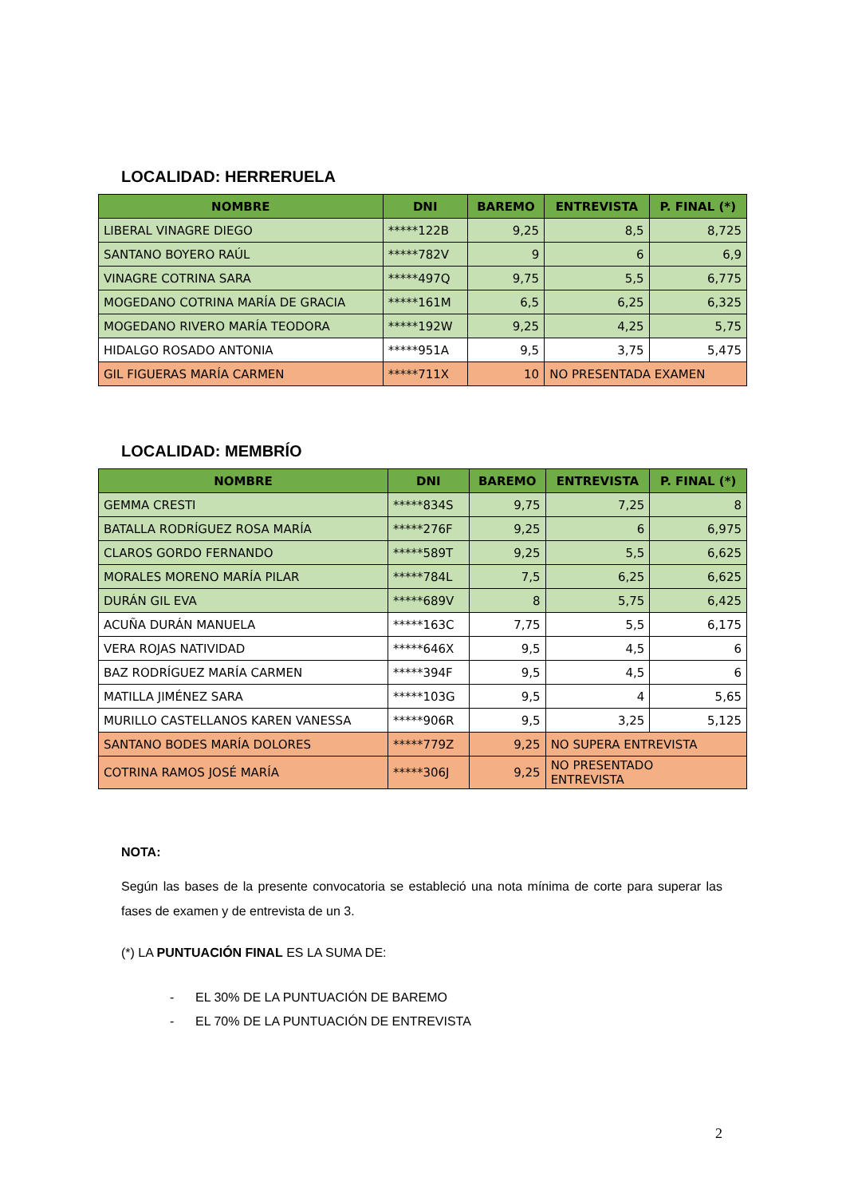LOCALIDAD: HERRERUELA
| NOMBRE | DNI | BAREMO | ENTREVISTA | P. FINAL (*) |
| --- | --- | --- | --- | --- |
| LIBERAL VINAGRE DIEGO | *****122B | 9,25 | 8,5 | 8,725 |
| SANTANO BOYERO RAÚL | *****782V | 9 | 6 | 6,9 |
| VINAGRE COTRINA SARA | *****497Q | 9,75 | 5,5 | 6,775 |
| MOGEDANO COTRINA MARÍA DE GRACIA | *****161M | 6,5 | 6,25 | 6,325 |
| MOGEDANO RIVERO MARÍA TEODORA | *****192W | 9,25 | 4,25 | 5,75 |
| HIDALGO ROSADO ANTONIA | *****951A | 9,5 | 3,75 | 5,475 |
| GIL FIGUERAS MARÍA CARMEN | *****711X | 10 | NO PRESENTADA EXAMEN | |
LOCALIDAD: MEMBRÍO
| NOMBRE | DNI | BAREMO | ENTREVISTA | P. FINAL (*) |
| --- | --- | --- | --- | --- |
| GEMMA CRESTI | *****834S | 9,75 | 7,25 | 8 |
| BATALLA RODRÍGUEZ ROSA MARÍA | *****276F | 9,25 | 6 | 6,975 |
| CLAROS GORDO FERNANDO | *****589T | 9,25 | 5,5 | 6,625 |
| MORALES MORENO MARÍA PILAR | *****784L | 7,5 | 6,25 | 6,625 |
| DURÁN GIL EVA | *****689V | 8 | 5,75 | 6,425 |
| ACUÑA DURÁN MANUELA | *****163C | 7,75 | 5,5 | 6,175 |
| VERA ROJAS NATIVIDAD | *****646X | 9,5 | 4,5 | 6 |
| BAZ RODRÍGUEZ MARÍA CARMEN | *****394F | 9,5 | 4,5 | 6 |
| MATILLA JIMÉNEZ SARA | *****103G | 9,5 | 4 | 5,65 |
| MURILLO CASTELLANOS KAREN VANESSA | *****906R | 9,5 | 3,25 | 5,125 |
| SANTANO BODES MARÍA DOLORES | *****779Z | 9,25 | NO SUPERA ENTREVISTA | |
| COTRINA RAMOS JOSÉ MARÍA | *****306J | 9,25 | NO PRESENTADO ENTREVISTA | |
NOTA:
Según las bases de la presente convocatoria se estableció una nota mínima de corte para superar las fases de examen y de entrevista de un 3.
(*) LA PUNTUACIÓN FINAL ES LA SUMA DE:
- EL 30% DE LA PUNTUACIÓN DE BAREMO
- EL 70% DE LA PUNTUACIÓN DE ENTREVISTA
2